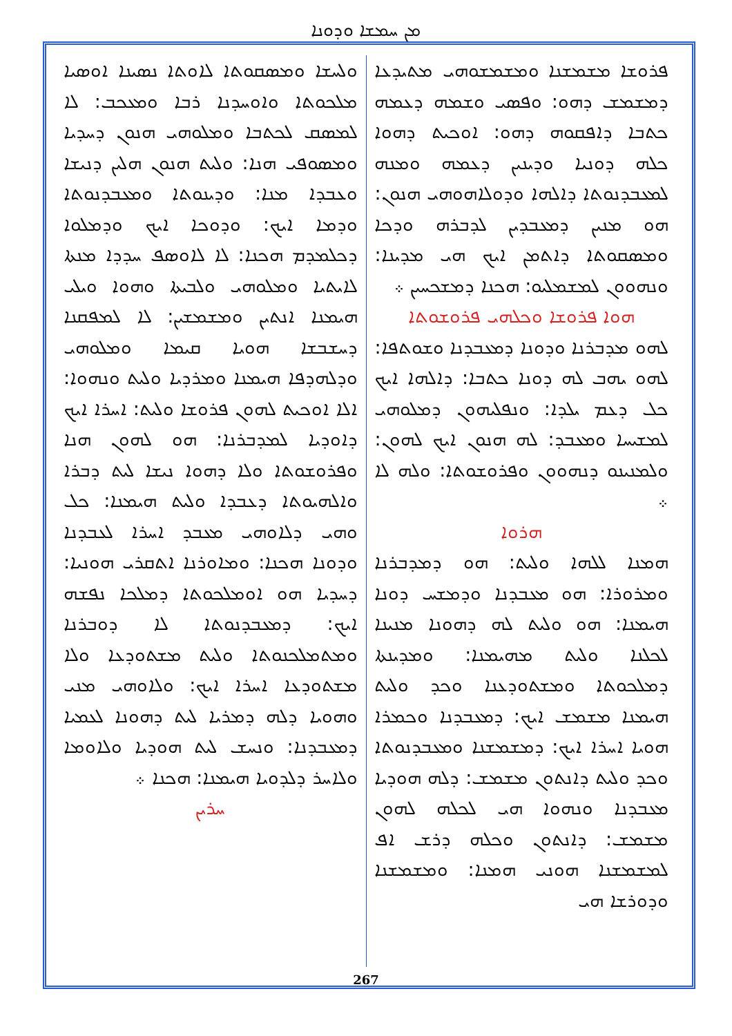ܡܢ ܚܡܫܐ ܘܕܘܢܐ
ܘܠܚܫܐ ܘܡܣܩܘܬܐ ܠܐܘܬܐ ܢܣܝܢܐ ܐܘܣܝܐ ܡܠܟܘܬܐ ܘܐܘܚܕܢܐ ܪܒܐ ܘܡܥܟܒ: ܠܐ ܠܡܣܩ ܠܟܬܒܐ ܘܡܠܘܗܝ ܗܢܘܢ ܕܚܕܝܐ ܘܡܣܘܦܝ ܗܢܐ: ܘܠܝܬ ܗܢܘܢ ܗܠܝܢ ܕܢܝܫܐ ܘܥܒܕܐ ܡܢܐ: ܘܕܝܢܘܬܐ ܘܡܥܒܕܢܘܬܐ ܘܕܡܐ ܐܝܟ: ܘܕܘܟܐ ܐܝܟ ܘܕܡܠܘܐ ܕܟܠܡܕܡ ܗܟܢܐ: ܠܐ ܠܐܘܣܦ ܚܕܕܐ ܡܢܬܐ ܠܐܝܬܝܐ ܘܡܠܘܗܝ ܘܠܒܝܬܐ ܘܗܘܐ ܘܝܠܝ ܗܝܡܢܐ ܐܢܬܝܢ ܘܡܫܡܫܝܢ: ܠܐ ܠܡܦܩܢܐ ܕܚܫܒܫܐ ܗܘܝܐ ܩܝܡܐ ܘܡܠܘܗܝ ܘܕܠܗܕܦܐ ܗܝܡܢܐ ܘܡܪܕܝܐ ܘܠܝܬ ܘܢܗܘܐ: ܐܠܐ ܐܘܟܝܬ ܠܗܘܢ ܦܪܘܫܐ ܘܠܝܬ: ܐܚܪܐ ܐܝܟ ܕܐܘܕܝܐ ܠܡܕܒܪܢܐ: ܗܘ ܠܗܘܢ ܗܢܐ ܘܦܪܘܫܘܬܐ ܘܠܐ ܕܗܘܐ ܢܝܫܐ ܠܝܬ ܕܒܪܐ ܘܐܠܗܝܘܬܐ ܕܥܒܕܐ ܘܠܝܬ ܗܝܡܢܐ: ܟܠ ܘܗܝ ܕܠܐܘܗܝ ܡܥܒܕ ܐܚܪܐ ܠܥܒܕܢܐ ܘܕܘܢܐ ܗܟܢܐ: ܘܡܐܘܪܢܐ ܐܬܩܪܝ ܗܘܢܝܐ: ܕܚܕܝܐ ܗܘ ܐܘܡܠܟܘܬܐ ܕܡܠܟܐ ܢܦܫܗ ܐܝܟ: ܕܡܥܒܕܢܘܬܐ ܠܐ ܕܘܒܪܢܐ ܘܡܬܡܠܟܢܘܬܐ ܘܠܝܬ ܡܫܬܘܕܥܐ ܘܠܐ ܡܫܬܘܕܥܐ ܐܚܪܐ ܐܝܟ: ܘܠܐܘܗܝ ܡܢܝ ܘܗܘܝܐ ܕܠܗ ܕܡܪܝܐ ܠܝܬ ܕܗܘܢܐ ܠܥܡܝܐ ܕܡܥܒܕܢܐ: ܘܢܚܫ ܠܝܬ ܗܘܕܝܐ ܘܠܐܘܡܐ ܘܠܐܚܪ ܕܠܕܘܝܐ ܗܝܡܢܐ: ܗܟܢܐ ܀
ܚܪܝܢ
ܦܪܘܫܐ ܡܫܡܫܢܐ ܘܡܫܡܫܘܗܝ ܡܬܝܕܥܐ ܕܡܫܡܫ ܕܗܘ: ܘܦܣܝ ܘܫܡܗ ܕܥܡܗ ܟܬܒܐ ܕܐܦܩܘܗ ܕܗܘ: ܐܘܟܝܬ ܕܗܘܐ ܟܠܗ ܕܘܢܝܐ ܘܕܝܢܝܢ ܕܥܡܗ ܘܡܢܗ ܠܡܥܒܕܢܘܬܐ ܕܐܠܗܐ ܘܕܘܠܐܗܘܗܝ ܗܢܘܢ: ܗܘ ܡܢܝܢ ܕܡܥܒܕܝܢ ܠܕܒܪܗ ܘܕܟܐ ܘܡܣܩܘܬܐ ܕܐܬܡܢ ܐܝܟ ܗܝ ܡܕܝܢܐ: ܘܢܗܘܘܢ ܠܡܫܡܠܝܘ: ܗܟܢܐ ܕܡܫܟܚܝܢ ܀
ܗܘܐ ܦܪܘܫܐ ܘܟܠܗܝ ܦܪܘܫܘܬܐ
ܠܗܘ ܡܕܒܪܢܐ ܘܕܘܢܐ ܕܡܥܒܕܢܐ ܘܫܘܬܦܐ: ܠܗܘ ܝܗܒ ܠܗ ܕܘܢܐ ܟܬܒܐ: ܕܐܠܗܐ ܐܝܟ ܟܠ ܕܥܡ ܝܠܕܐ: ܘܢܦܠܝܗܘܢ ܕܡܠܘܗܝ ܠܡܫܝܚܐ ܘܡܥܒܕ: ܠܗ ܗܢܘܢ ܐܝܟ ܠܗܘܢ: ܘܠܡܢܝܢܘ ܕܢܗܘܘܢ ܘܦܪܘܫܘܬܐ: ܘܠܗ ܠܐ ܀
ܗܪܘܐ
ܗܡܢܐ ܠܠܗܐ ܘܠܝܬ: ܗܘ ܕܡܕܒܪܢܐ ܘܡܪܘܪܐ: ܗܘ ܡܥܒܕܢܐ ܘܕܡܫܚ ܕܘܢܐ ܗܝܡܢܐ: ܗܘ ܘܠܝܬ ܠܗ ܕܗܘܢܐ ܡܢܝܢܐ ܠܟܠܢܐ ܘܠܝܬ ܡܗܝܡܢܐ: ܘܡܕܝܢܬܐ ܕܡܠܟܘܬܐ ܘܡܫܬܘܕܥܢܐ ܘܟܕ ܘܠܝܬ ܗܝܡܢܐ ܡܫܡܫ ܐܝܟ: ܕܡܥܒܕܢܐ ܘܟܡܪܐ ܗܘܝܐ ܐܚܪܐ ܐܝܟ: ܕܡܫܡܫܢܐ ܘܡܥܒܕܢܘܬܐ ܘܟܕ ܘܠܝܬ ܕܐܢܬܘܢ ܡܫܡܫ: ܕܠܗ ܗܘܕܝܐ ܡܥܒܕܢܐ ܘܢܗܘܐ ܗܝ ܠܟܠܗ ܠܗܘܢ ܡܫܡܫ: ܕܐܢܬܘܢ ܘܟܠܗ ܕܪܫ ܐܦ ܠܡܫܡܫܢܐ ܗܘܢܝ ܗܡܢܐ: ܘܡܫܡܫܢܐ ܘܕܘܪܫܐ ܗܝ
267